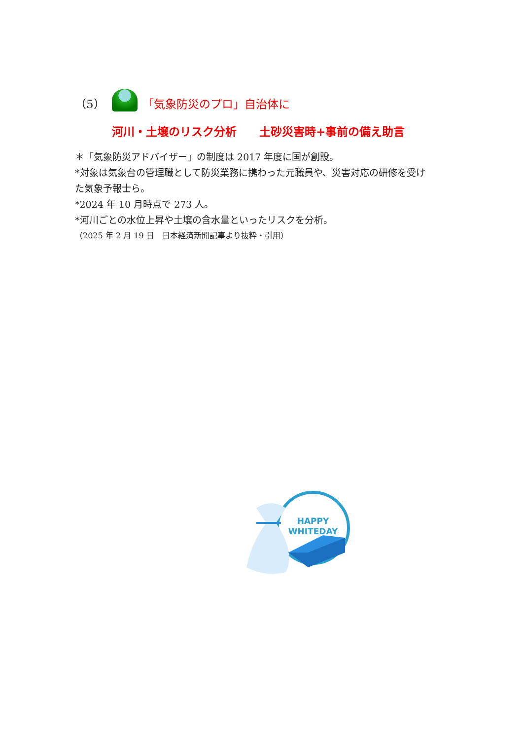（5） 「気象防災のプロ」自治体に
河川・土壌のリスク分析　　土砂災害時+事前の備え助言
＊「気象防災アドバイザー」の制度は 2017 年度に国が創設。
*対象は気象台の管理職として防災業務に携わった元職員や、災害対応の研修を受けた気象予報士ら。
*2024 年 10 月時点で 273 人。
*河川ごとの水位上昇や土壌の含水量といったリスクを分析。
（2025 年 2 月 19 日　日本経済新聞記事より抜粋・引用）
HAPPY
WHITEDAY